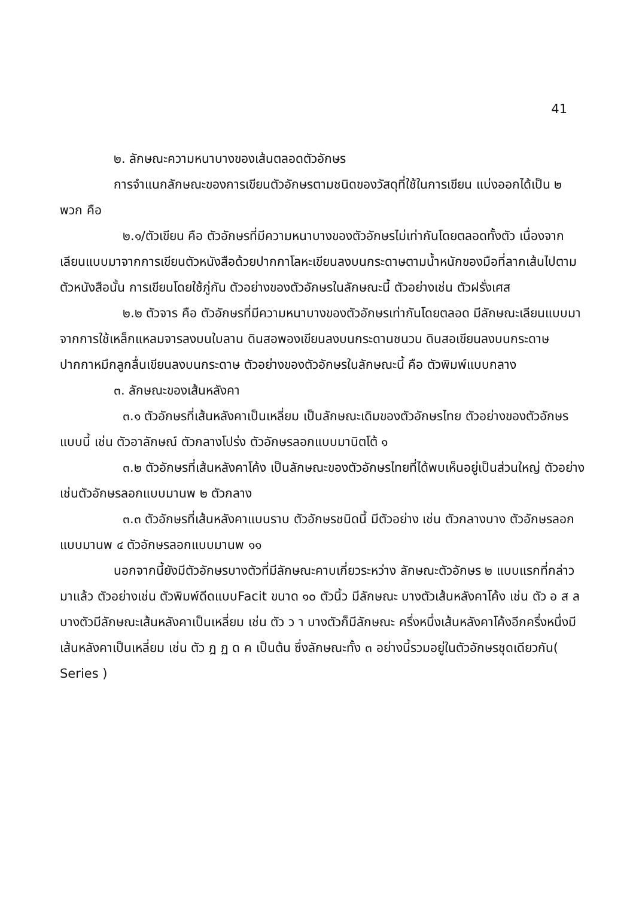41
๒. ลักษณะความหนาบางของเส้นตลอดตัวอักษร
การจำแนกลักษณะของการเขียนตัวอักษรตามชนิดของวัสดุที่ใช้ในการเขียน แบ่งออกได้เป็น ๒ พวก คือ
๒.๑/ตัวเขียน คือ ตัวอักษรที่มีความหนาบางของตัวอักษรไม่เท่ากันโดยตลอดทั้งตัว เนื่องจากเลียนแบบมาจากการเขียนตัวหนังสือด้วยปากกาโลหะเขียนลงบนกระดาษตามน้ำหนักของมือที่ลากเส้นไปตามตัวหนังสือนั้น การเขียนโดยใช้ภู่กัน ตัวอย่างของตัวอักษรในลักษณะนี้ ตัวอย่างเช่น ตัวฝรั่งเศส
๒.๒ ตัวจาร คือ ตัวอักษรที่มีความหนาบางของตัวอักษรเท่ากันโดยตลอด มีลักษณะเลียนแบบมาจากการใช้เหล็กแหลมจารลงบนใบลาน ดินสอพองเขียนลงบนกระดานชนวน ดินสอเขียนลงบนกระดาษ ปากกาหมึกลูกลื่นเขียนลงบนกระดาษ ตัวอย่างของตัวอักษรในลักษณะนี้ คือ ตัวพิมพ์แบบกลาง
๓. ลักษณะของเส้นหลังคา
๓.๑ ตัวอักษรที่เส้นหลังคาเป็นเหลี่ยม เป็นลักษณะเดิมของตัวอักษรไทย ตัวอย่างของตัวอักษรแบบนี้ เช่น ตัวอาลักษณ์ ตัวกลางโปร่ง ตัวอักษรลอกแบบมานิตโต้ ๑
๓.๒ ตัวอักษรที่เส้นหลังคาโค้ง เป็นลักษณะของตัวอักษรไทยที่ได้พบเห็นอยู่เป็นส่วนใหญ่ ตัวอย่างเช่นตัวอักษรลอกแบบมานพ ๒ ตัวกลาง
๓.๓ ตัวอักษรที่เส้นหลังคาแบนราบ ตัวอักษรชนิดนี้ มีตัวอย่าง เช่น ตัวกลางบาง ตัวอักษรลอกแบบมานพ ๔ ตัวอักษรลอกแบบมานพ ๑๑
นอกจากนี้ยังมีตัวอักษรบางตัวที่มีลักษณะคาบเกี่ยวระหว่าง ลักษณะตัวอักษร ๒ แบบแรกที่กล่าวมาแล้ว ตัวอย่างเช่น ตัวพิมพ์ดีดแบบFacit ขนาด ๑๐ ตัวนิ้ว มีลักษณะ บางตัวเส้นหลังคาโค้ง เช่น ตัว อ ส ล บางตัวมีลักษณะเส้นหลังคาเป็นเหลี่ยม เช่น ตัว ว า บางตัวก็มีลักษณะ ครึ่งหนึ่งเส้นหลังคาโค้งอีกครึ่งหนึ่งมีเส้นหลังคาเป็นเหลี่ยม เช่น ตัว ฎ ฏ ด ค เป็นต้น ซึ่งลักษณะทั้ง ๓ อย่างนี้รวมอยู่ในตัวอักษรชุดเดียวกัน( Series )